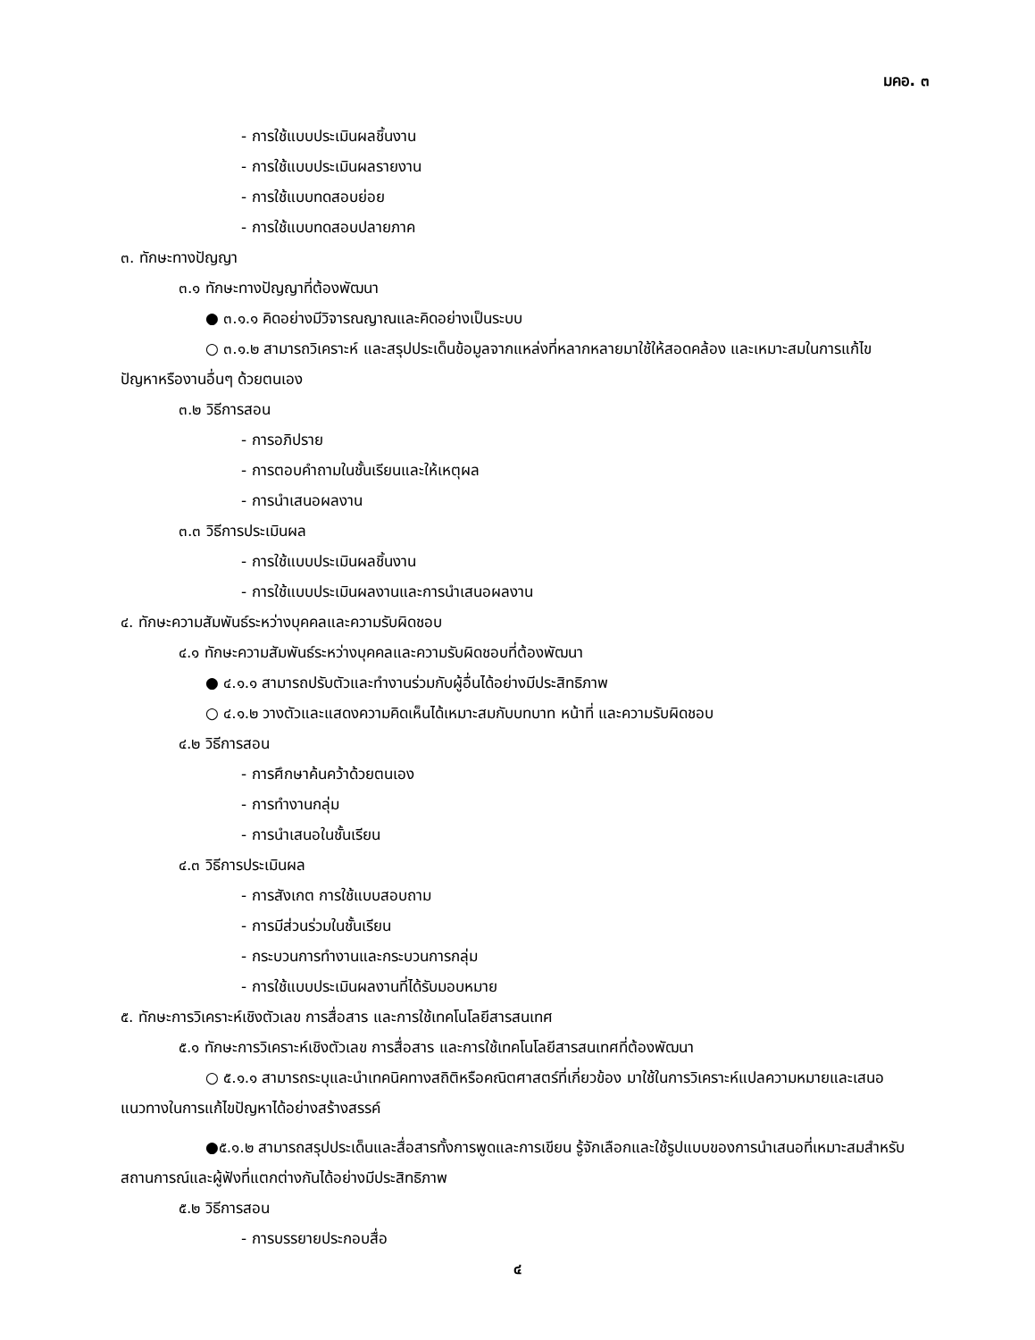มคอ. ๓
- การใช้แบบประเมินผลชิ้นงาน
- การใช้แบบประเมินผลรายงาน
- การใช้แบบทดสอบย่อย
- การใช้แบบทดสอบปลายภาค
๓. ทักษะทางปัญญา
๓.๑ ทักษะทางปัญญาที่ต้องพัฒนา
● ๓.๑.๑ คิดอย่างมีวิจารณญาณและคิดอย่างเป็นระบบ
○ ๓.๑.๒ สามารถวิเคราะห์ และสรุปประเด็นข้อมูลจากแหล่งที่หลากหลายมาใช้ให้สอดคล้อง และเหมาะสมในการแก้ไขปัญหาหรืองานอื่นๆ ด้วยตนเอง
๓.๒ วิธีการสอน
- การอภิปราย
- การตอบคำถามในชั้นเรียนและให้เหตุผล
- การนำเสนอผลงาน
๓.๓ วิธีการประเมินผล
- การใช้แบบประเมินผลชิ้นงาน
- การใช้แบบประเมินผลงานและการนำเสนอผลงาน
๔. ทักษะความสัมพันธ์ระหว่างบุคคลและความรับผิดชอบ
๔.๑ ทักษะความสัมพันธ์ระหว่างบุคคลและความรับผิดชอบที่ต้องพัฒนา
● ๔.๑.๑ สามารถปรับตัวและทำงานร่วมกับผู้อื่นได้อย่างมีประสิทธิภาพ
○ ๔.๑.๒ วางตัวและแสดงความคิดเห็นได้เหมาะสมกับบทบาท หน้าที่ และความรับผิดชอบ
๔.๒ วิธีการสอน
- การศึกษาค้นคว้าด้วยตนเอง
- การทำงานกลุ่ม
- การนำเสนอในชั้นเรียน
๔.๓ วิธีการประเมินผล
- การสังเกต การใช้แบบสอบถาม
- การมีส่วนร่วมในชั้นเรียน
- กระบวนการทำงานและกระบวนการกลุ่ม
- การใช้แบบประเมินผลงานที่ได้รับมอบหมาย
๕. ทักษะการวิเคราะห์เชิงตัวเลข การสื่อสาร และการใช้เทคโนโลยีสารสนเทศ
๕.๑ ทักษะการวิเคราะห์เชิงตัวเลข การสื่อสาร และการใช้เทคโนโลยีสารสนเทศที่ต้องพัฒนา
○ ๕.๑.๑ สามารถระบุและนำเทคนิคทางสถิติหรือคณิตศาสตร์ที่เกี่ยวข้อง มาใช้ในการวิเคราะห์แปลความหมายและเสนอแนวทางในการแก้ไขปัญหาได้อย่างสร้างสรรค์
●๕.๑.๒ สามารถสรุปประเด็นและสื่อสารทั้งการพูดและการเขียน รู้จักเลือกและใช้รูปแบบของการนำเสนอที่เหมาะสมสำหรับสถานการณ์และผู้ฟังที่แตกต่างกันได้อย่างมีประสิทธิภาพ
๕.๒ วิธีการสอน
- การบรรยายประกอบสื่อ
๔